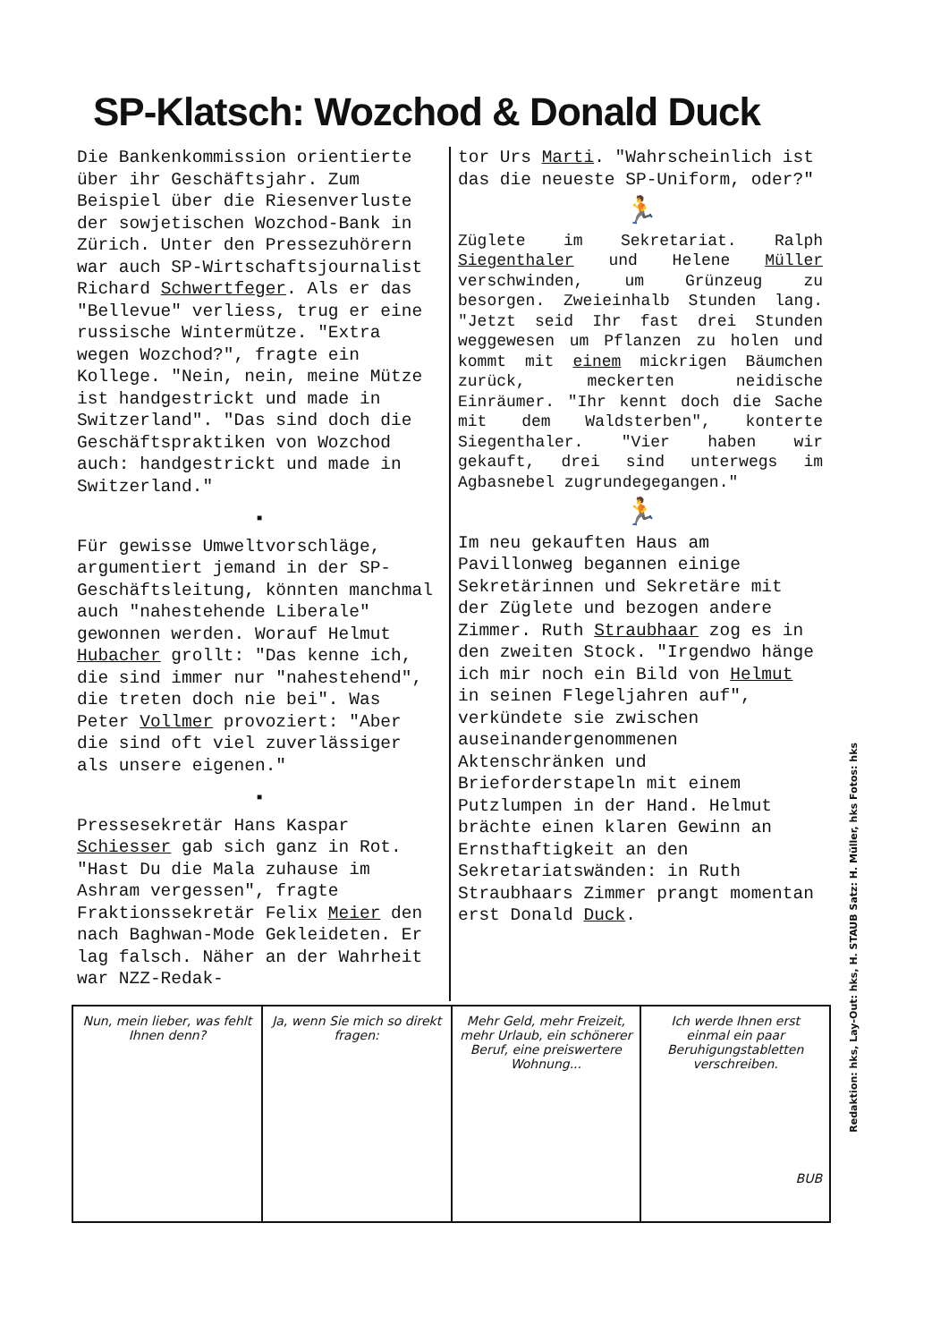SP-Klatsch: Wozchod & Donald Duck
Die Bankenkommission orientierte über ihr Geschäftsjahr. Zum Beispiel über die Riesenverluste der sowjetischen Wozchod-Bank in Zürich. Unter den Pressezuhörern war auch SP-Wirtschaftsjournalist Richard Schwertfeger. Als er das "Bellevue" verliess, trug er eine russische Wintermütze. "Extra wegen Wozchod?", fragte ein Kollege. "Nein, nein, meine Mütze ist handgestrickt und made in Switzerland". "Das sind doch die Geschäftspraktiken von Wozchod auch: handgestrickt und made in Switzerland."
▪
Für gewisse Umweltvorschläge, argumentiert jemand in der SP-Geschäftsleitung, könnten manchmal auch "nahestehende Liberale" gewonnen werden. Worauf Helmut Hubacher grollt: "Das kenne ich, die sind immer nur "nahestehend", die treten doch nie bei". Was Peter Vollmer provoziert: "Aber die sind oft viel zuverlässiger als unsere eigenen."
▪
Pressesekretär Hans Kaspar Schiesser gab sich ganz in Rot. "Hast Du die Mala zuhause im Ashram vergessen", fragte Fraktionssekretär Felix Meier den nach Baghwan-Mode Gekleideten. Er lag falsch. Näher an der Wahrheit war NZZ-Redak-
tor Urs Marti. "Wahrscheinlich ist das die neueste SP-Uniform, oder?"
🏃
Züglete im Sekretariat. Ralph Siegenthaler und Helene Müller verschwinden, um Grünzeug zu besorgen. Zweieinhalb Stunden lang. "Jetzt seid Ihr fast drei Stunden weggewesen um Pflanzen zu holen und kommt mit einem mickrigen Bäumchen zurück, meckerten neidische Einräumer. "Ihr kennt doch die Sache mit dem Waldsterben", konterte Siegenthaler. "Vier haben wir gekauft, drei sind unterwegs im Agbasnebel zugrundegegangen."
🏃
Im neu gekauften Haus am Pavillonweg begannen einige Sekretärinnen und Sekretäre mit der Züglete und bezogen andere Zimmer. Ruth Straubhaar zog es in den zweiten Stock. "Irgendwo hänge ich mir noch ein Bild von Helmut in seinen Flegeljahren auf", verkündete sie zwischen auseinandergenommenen Aktenschränken und Brieforderstapeln mit einem Putzlumpen in der Hand. Helmut brächte einen klaren Gewinn an Ernsthaftigkeit an den Sekretariatswänden: in Ruth Straubhaars Zimmer prangt momentan erst Donald Duck.
Nun, mein lieber, was fehlt Ihnen denn?
Ja, wenn Sie mich so direkt fragen:
Mehr Geld, mehr Freizeit, mehr Urlaub, ein schönerer Beruf, eine preiswertere Wohnung...
Ich werde Ihnen erst einmal ein paar Beruhigungstabletten verschreiben.
BUB
Redaktion: hks, Lay-Out: hks, H. STAUB Satz: H. Müller, hks Fotos: hks